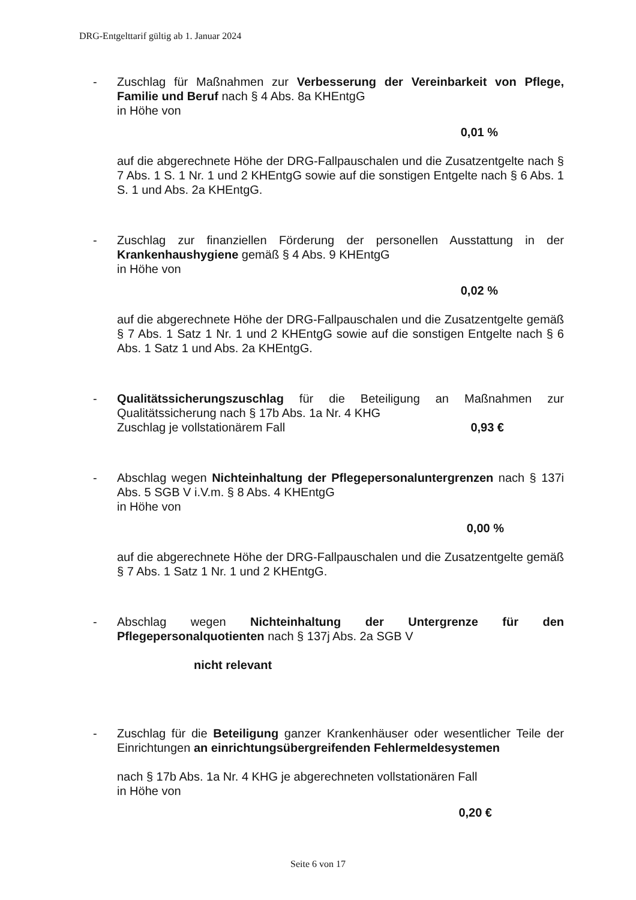DRG-Entgelttarif gültig ab 1. Januar 2024
- Zuschlag für Maßnahmen zur Verbesserung der Vereinbarkeit von Pflege, Familie und Beruf nach § 4 Abs. 8a KHEntgG
in Höhe von
0,01 %
auf die abgerechnete Höhe der DRG-Fallpauschalen und die Zusatzentgelte nach § 7 Abs. 1 S. 1 Nr. 1 und 2 KHEntgG sowie auf die sonstigen Entgelte nach § 6 Abs. 1 S. 1 und Abs. 2a KHEntgG.
- Zuschlag zur finanziellen Förderung der personellen Ausstattung in der Krankenhaushygiene gemäß § 4 Abs. 9 KHEntgG
in Höhe von
0,02 %
auf die abgerechnete Höhe der DRG-Fallpauschalen und die Zusatzentgelte gemäß § 7 Abs. 1 Satz 1 Nr. 1 und 2 KHEntgG sowie auf die sonstigen Entgelte nach § 6 Abs. 1 Satz 1 und Abs. 2a KHEntgG.
- Qualitätssicherungszuschlag für die Beteiligung an Maßnahmen zur Qualitätssicherung nach § 17b Abs. 1a Nr. 4 KHG
Zuschlag je vollstationärem Fall 0,93 €
- Abschlag wegen Nichteinhaltung der Pflegepersonaluntergrenzen nach § 137i Abs. 5 SGB V i.V.m. § 8 Abs. 4 KHEntgG
in Höhe von
0,00 %
auf die abgerechnete Höhe der DRG-Fallpauschalen und die Zusatzentgelte gemäß § 7 Abs. 1 Satz 1 Nr. 1 und 2 KHEntgG.
- Abschlag wegen Nichteinhaltung der Untergrenze für den Pflegepersonalquotienten nach § 137j Abs. 2a SGB V
nicht relevant
- Zuschlag für die Beteiligung ganzer Krankenhäuser oder wesentlicher Teile der Einrichtungen an einrichtungsübergreifenden Fehlermeldesystemen
nach § 17b Abs. 1a Nr. 4 KHG je abgerechneten vollstationären Fall
in Höhe von
0,20 €
Seite 6 von 17